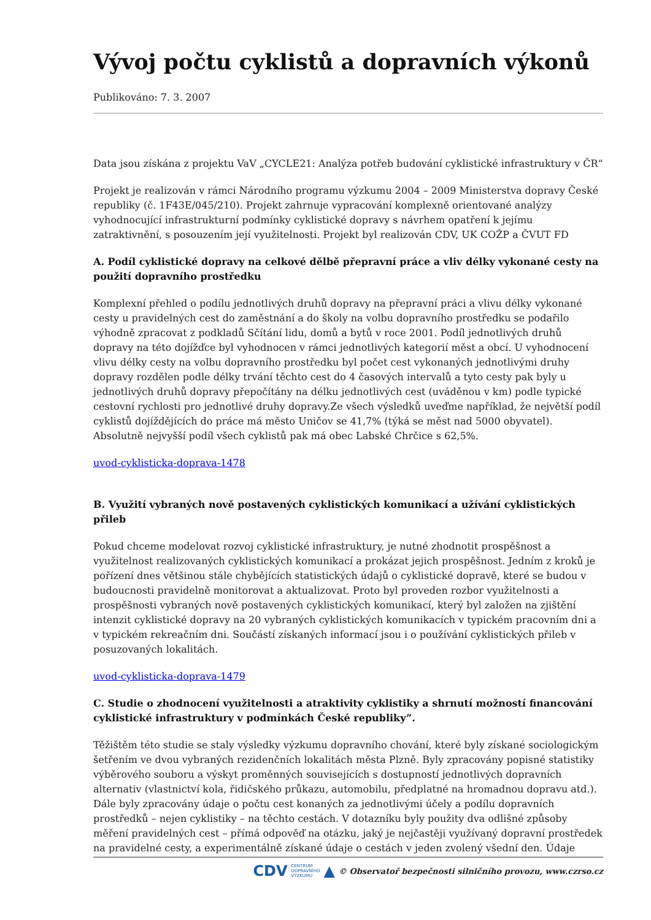Vývoj počtu cyklistů a dopravních výkonů
Publikováno: 7. 3. 2007
Data jsou získána z projektu VaV „CYCLE21: Analýza potřeb budování cyklistické infrastruktury v ČR“
Projekt je realizován v rámci Národního programu výzkumu 2004 – 2009 Ministerstva dopravy České republiky (č. 1F43E/045/210). Projekt zahrnuje vypracování komplexně orientované analýzy vyhodnocující infrastrukturní podmínky cyklistické dopravy s návrhem opatření k jejímu zatraktivnění, s posouzením její využitelnosti. Projekt byl realizován CDV, UK COŽP a ČVUT FD
A. Podíl cyklistické dopravy na celkové dělbě přepravní práce a vliv délky vykonané cesty na použití dopravního prostředku
Komplexní přehled o podílu jednotlivých druhů dopravy na přepravní práci a vlivu délky vykonané cesty u pravidelných cest do zaměstnání a do školy na volbu dopravního prostředku se podařilo výhodně zpracovat z podkladů Sčítání lidu, domů a bytů v roce 2001. Podíl jednotlivých druhů dopravy na této dojížďce byl vyhodnocen v rámci jednotlivých kategorií měst a obcí. U vyhodnocení vlivu délky cesty na volbu dopravního prostředku byl počet cest vykonaných jednotlivými druhy dopravy rozdělen podle délky trvání těchto cest do 4 časových intervalů a tyto cesty pak byly u jednotlivých druhů dopravy přepočítány na délku jednotlivých cest (uváděnou v km) podle typické cestovní rychlosti pro jednotlivé druhy dopravy.Ze všech výsledků uveďme například, že největší podíl cyklistů dojíždějících do práce má město Uničov se 41,7% (týká se měst nad 5000 obyvatel). Absolutně nejvyšší podíl všech cyklistů pak má obec Labské Chrčice s 62,5%.
uvod-cyklisticka-doprava-1478
B. Využití vybraných nově postavených cyklistických komunikací a užívání cyklistických přileb
Pokud chceme modelovat rozvoj cyklistické infrastruktury, je nutné zhodnotit prospěšnost a využitelnost realizovaných cyklistických komunikací a prokázat jejich prospěšnost. Jedním z kroků je pořízení dnes většinou stále chybějících statistických údajů o cyklistické dopravě, které se budou v budoucnosti pravidelně monitorovat a aktualizovat. Proto byl proveden rozbor využitelnosti a prospěšnosti vybraných nově postavených cyklistických komunikací, který byl založen na zjištění intenzit cyklistické dopravy na 20 vybraných cyklistických komunikacích v typickém pracovním dni a v typickém rekreačním dni. Součástí získaných informací jsou i o používání cyklistických přileb v posuzovaných lokalitách.
uvod-cyklisticka-doprava-1479
C. Studie o zhodnocení využitelnosti a atraktivity cyklistiky a shrnutí možností financování cyklistické infrastruktury v podmínkách České republiky”.
Těžištěm této studie se staly výsledky výzkumu dopravního chování, které byly získané sociologickým šetřením ve dvou vybraných rezidenčních lokalitách města Plzně. Byly zpracovány popisné statistiky výběrového souboru a výskyt proměnných souvisejících s dostupností jednotlivých dopravních alternativ (vlastnictví kola, řidičského průkazu, automobilu, předplatné na hromadnou dopravu atd.). Dále byly zpracovány údaje o počtu cest konaných za jednotlivými účely a podílu dopravních prostředků – nejen cyklistiky – na těchto cestách. V dotazníku byly použity dva odlišné způsoby měření pravidelných cest – přímá odpověď na otázku, jaký je nejčastěji využívaný dopravní prostředek na pravidelné cesty, a experimentálně získané údaje o cestách v jeden zvolený všední den. Údaje
CDV CENTRUM
DOPRAVNÍHO
VÝZKUMU ▲ © Observatoř bezpečnosti silničního provozu, www.czrso.cz